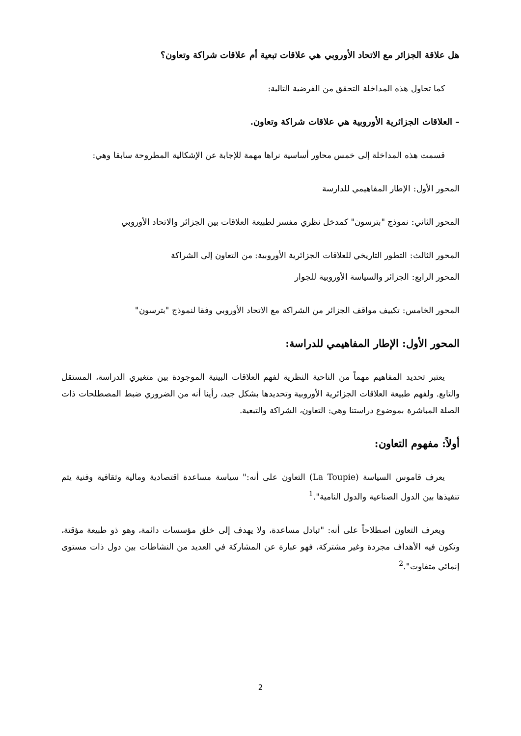هل علاقة الجزائر مع الاتحاد الأوروبي هي علاقات تبعية أم علاقات شراكة وتعاون؟
كما تحاول هذه المداخلة التحقق من الفرضية التالية:
– العلاقات الجزائرية الأوروبية هي علاقات شراكة وتعاون.
قسمت هذه المداخلة إلى خمس محاور أساسية نراها مهمة للإجابة عن الإشكالية المطروحة سابقا وهي:
المحور الأول: الإطار المفاهيمي للدارسة
المحور الثاني: نموذج "بترسون" كمدخل نظري مفسر لطبيعة العلاقات بين الجزائر والاتحاد الأوروبي
المحور الثالث: التطور التاريخي للعلاقات الجزائرية الأوروبية: من التعاون إلى الشراكة
المحور الرابع: الجزائر والسياسة الأوروبية للجوار
المحور الخامس: تكييف مواقف الجزائر من الشراكة مع الاتحاد الأوروبي وفقا لنموذج "بترسون"
المحور الأول: الإطار المفاهيمي للدراسة:
يعتبر تحديد المفاهيم مهماً من الناحية النظرية لفهم العلاقات البينية الموجودة بين متغيري الدراسة، المستقل والتابع. ولفهم طبيعة العلاقات الجزائرية الأوروبية وتحديدها بشكل جيد، رأينا أنه من الضروري ضبط المصطلحات ذات الصلة المباشرة بموضوع دراستنا وهي: التعاون، الشراكة والتبعية.
أولاً: مفهوم التعاون:
يعرف قاموس السياسة (La Toupie) التعاون على أنه:" سياسة مساعدة اقتصادية ومالية وثقافية وفنية يتم تنفيذها بين الدول الصناعية والدول النامية".<sup>1</sup>
ويعرف التعاون اصطلاحاً على أنه: "تبادل مساعدة، ولا يهدف إلى خلق مؤسسات دائمة، وهو ذو طبيعة مؤقتة، وتكون فيه الأهداف مجردة وغير مشتركة، فهو عبارة عن المشاركة في العديد من النشاطات بين دول ذات مستوى إنمائي متفاوت".<sup>2</sup>
2